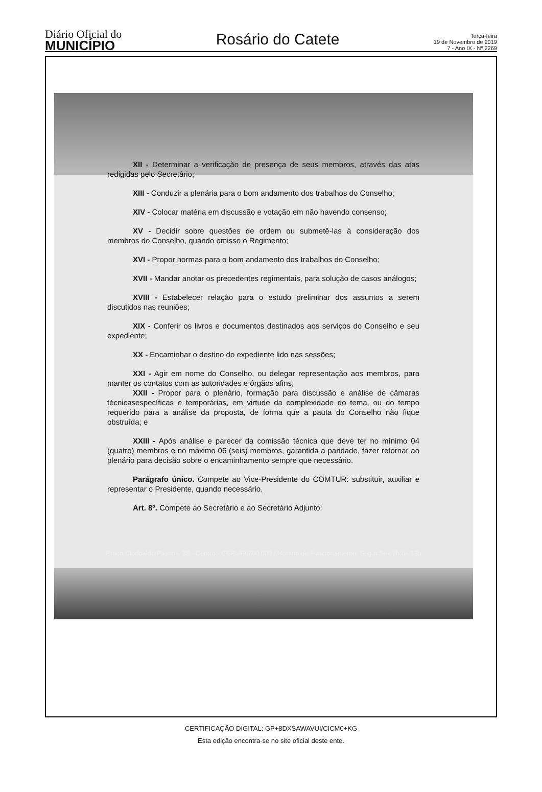Diário Oficial do
MUNICÍPIO
Rosário do Catete
Terça-feira
19 de Novembro de 2019
7 - Ano IX - Nº 2269
XII - Determinar a verificação de presença de seus membros, através das atas redigidas pelo Secretário;
XIII - Conduzir a plenária para o bom andamento dos trabalhos do Conselho;
XIV - Colocar matéria em discussão e votação em não havendo consenso;
XV - Decidir sobre questões de ordem ou submetê-las à consideração dos membros do Conselho, quando omisso o Regimento;
XVI - Propor normas para o bom andamento dos trabalhos do Conselho;
XVII - Mandar anotar os precedentes regimentais, para solução de casos análogos;
XVIII - Estabelecer relação para o estudo preliminar dos assuntos a serem discutidos nas reuniões;
XIX - Conferir os livros e documentos destinados aos serviços do Conselho e seu expediente;
XX - Encaminhar o destino do expediente lido nas sessões;
XXI - Agir em nome do Conselho, ou delegar representação aos membros, para manter os contatos com as autoridades e órgãos afins;
XXII - Propor para o plenário, formação para discussão e análise de câmaras técnicasespecíficas e temporárias, em virtude da complexidade do tema, ou do tempo requerido para a análise da proposta, de forma que a pauta do Conselho não fique obstruída; e
XXIII - Após análise e parecer da comissão técnica que deve ter no mínimo 04 (quatro) membros e no máximo 06 (seis) membros, garantida a paridade, fazer retornar ao plenário para decisão sobre o encaminhamento sempre que necessário.
Parágrafo único. Compete ao Vice-Presidente do COMTUR: substituir, auxiliar e representar o Presidente, quando necessário.
Art. 8º. Compete ao Secretário e ao Secretário Adjunto:
Praca Clodoaldo Passos, 38 - Centro - CEP: 49.760.000 / Horário de Funcionamento: Seg a Sex 7h às 13h
CERTIFICAÇÃO DIGITAL: GP+8DXSAWAVUI/CICM0+KG
Esta edição encontra-se no site oficial deste ente.